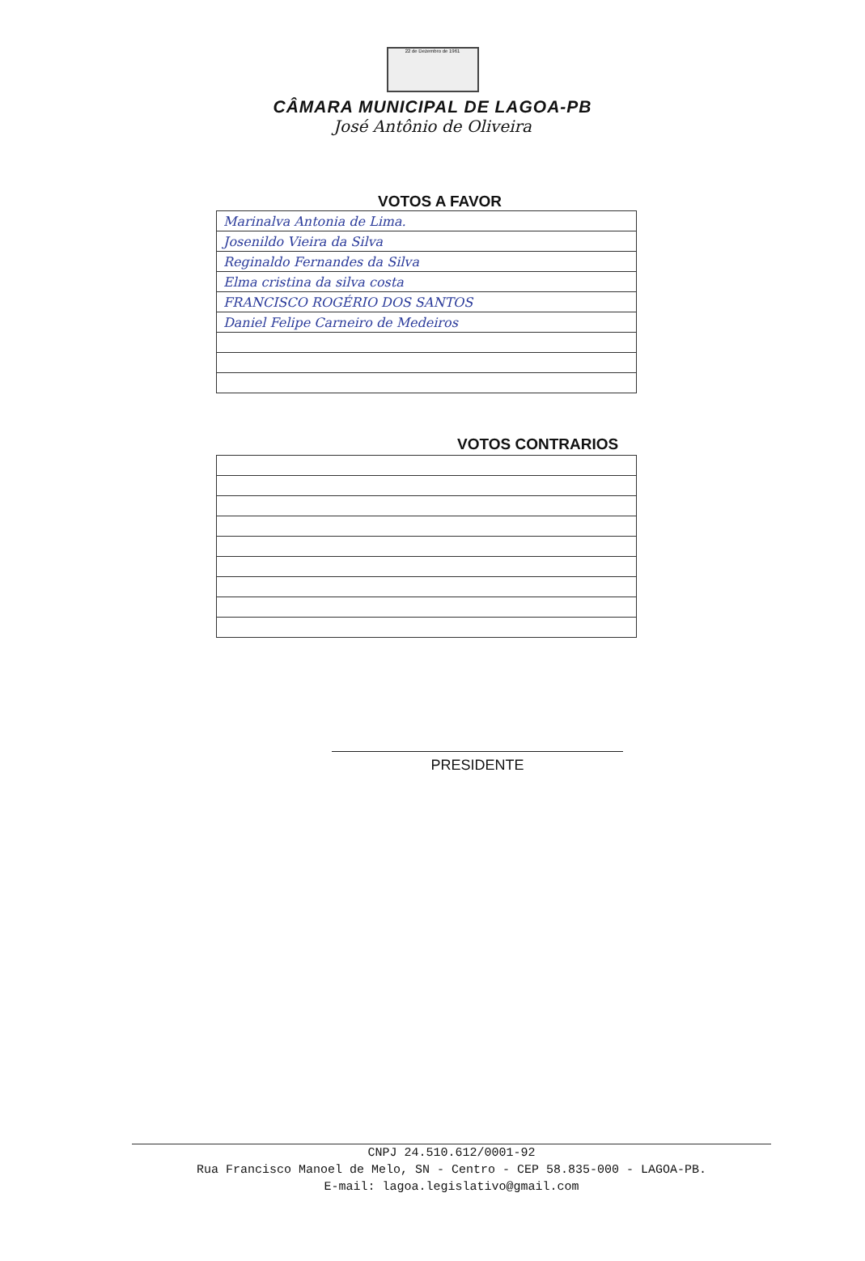22 de Dezembro de 1961
CÂMARA MUNICIPAL DE LAGOA-PB
José Antônio de Oliveira
VOTOS A FAVOR
| Marinalva Antonia de Lima. |
| Josenildo Vieira da Silva |
| Reginaldo Fernandes da Silva |
| Elma cristina da silva costa |
| FRANCISCO ROGÉRIO DOS SANTOS |
| Daniel Felipe Carneiro de Medeiros |
VOTOS CONTRARIOS
PRESIDENTE
CNPJ 24.510.612/0001-92
Rua Francisco Manoel de Melo, SN - Centro - CEP 58.835-000 - LAGOA-PB.
E-mail: lagoa.legislativo@gmail.com